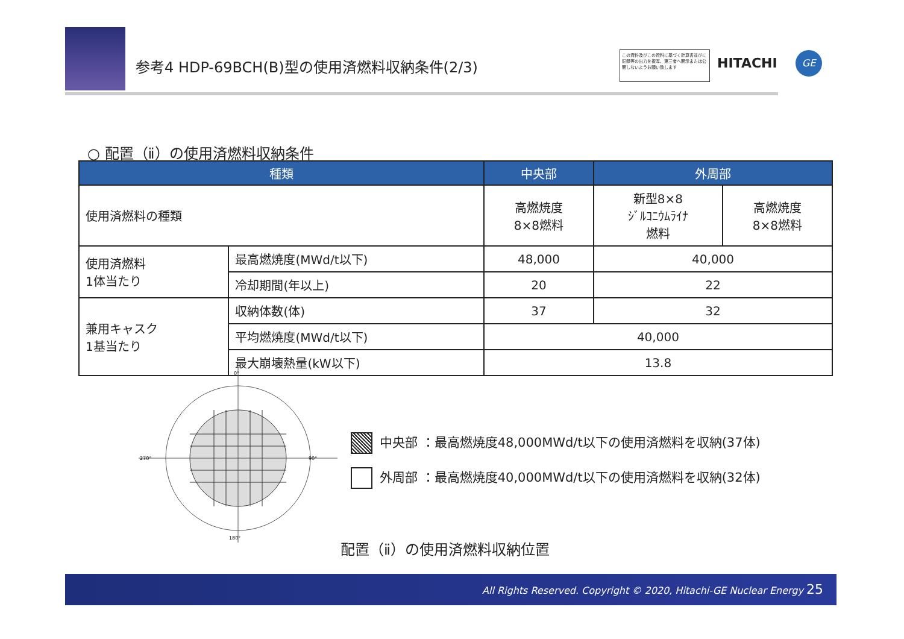参考4 HDP-69BCH(B)型の使用済燃料収納条件(2/3)
この資料及びこの資料に基づく計算書並びに記録等の出力を複写、第三者へ開示または公開しないようお願い致します
HITACHI GE
○ 配置（ⅱ）の使用済燃料収納条件
| 種類 | | 中央部 | 外周部 | |
| --- | --- | --- | --- | --- |
| 使用済燃料の種類 | | 高燃焼度 8×8燃料 | 新型8×8 ｼﾞﾙｺﾆｳﾑﾗｲﾅ 燃料 | 高燃焼度 8×8燃料 |
| 使用済燃料 1体当たり | 最高燃焼度(MWd/t以下) | 48,000 | 40,000 | |
| | 冷却期間(年以上) | 20 | 22 | |
| 兼用キャスク 1基当たり | 収納体数(体) | 37 | 32 | |
| | 平均燃焼度(MWd/t以下) | 40,000 | | |
| | 最大崩壊熱量(kW以下) | 13.8 | | |
0°
90°
180°
270°
中央部 ：最高燃焼度48,000MWd/t以下の使用済燃料を収納(37体)
外周部 ：最高燃焼度40,000MWd/t以下の使用済燃料を収納(32体)
配置（ⅱ）の使用済燃料収納位置
All Rights Reserved. Copyright © 2020, Hitachi-GE Nuclear Energy 25